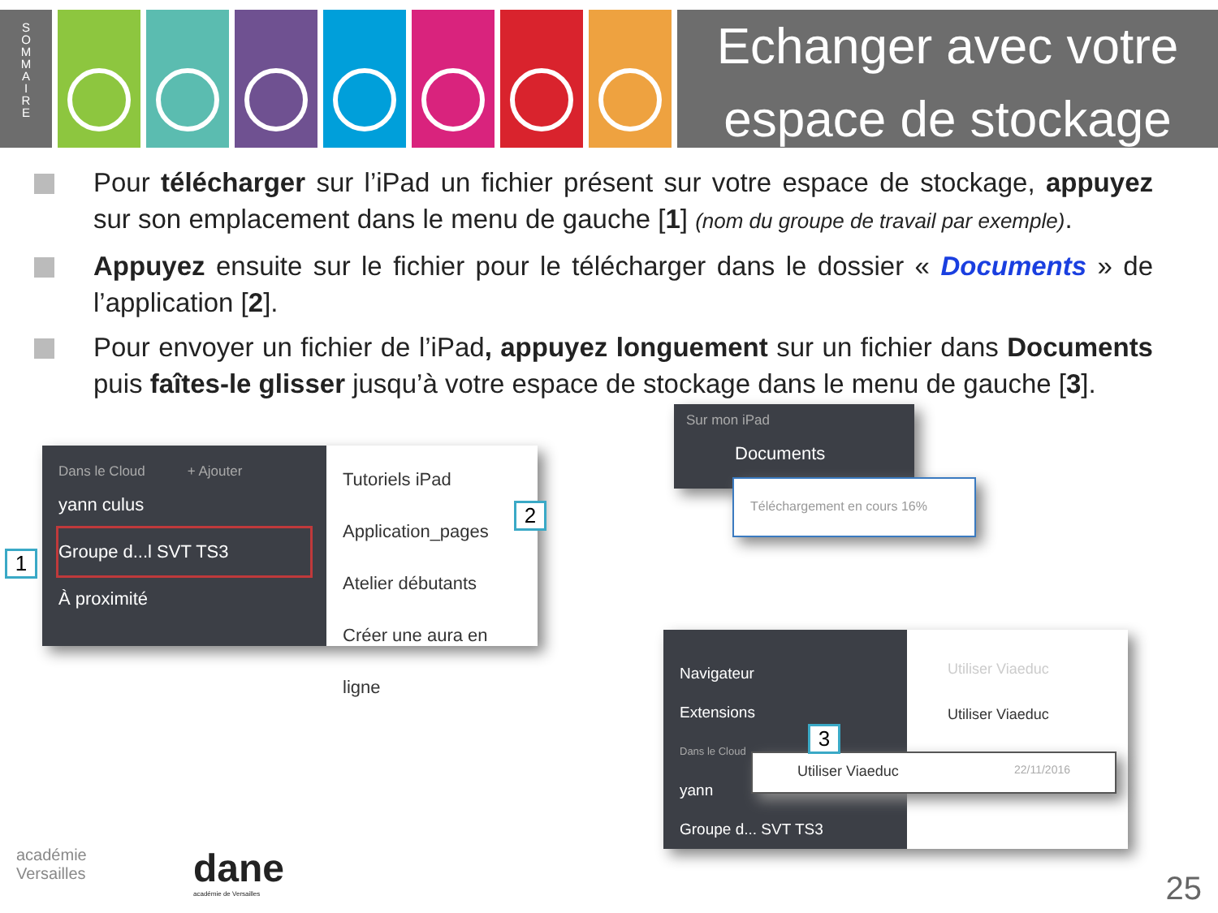S
O
M
M
A
I
R
E
Echanger avec votre
espace de stockage
Pour télécharger sur l’iPad un fichier présent sur votre espace de stockage, appuyez sur son emplacement dans le menu de gauche [1] (nom du groupe de travail par exemple).
Appuyez ensuite sur le fichier pour le télécharger dans le dossier « Documents » de l’application [2].
Pour envoyer un fichier de l’iPad, appuyez longuement sur un fichier dans Documents puis faîtes-le glisser jusqu’à votre espace de stockage dans le menu de gauche [3].
Dans le Cloud + Ajouter
yann culus
Groupe d...l SVT TS3
À proximité
Tutoriels iPad
Application_pages
Atelier débutants
Créer une aura en ligne
1
2
Sur mon iPad
Documents
Téléchargement en cours 16%
Navigateur
Extensions
Dans le Cloud
yann
Groupe d... SVT TS3
Utiliser Viaeduc
Utiliser Viaeduc
Utiliser Viaeduc 22/11/2016
3
académie
Versailles
dane
académie de Versailles
25